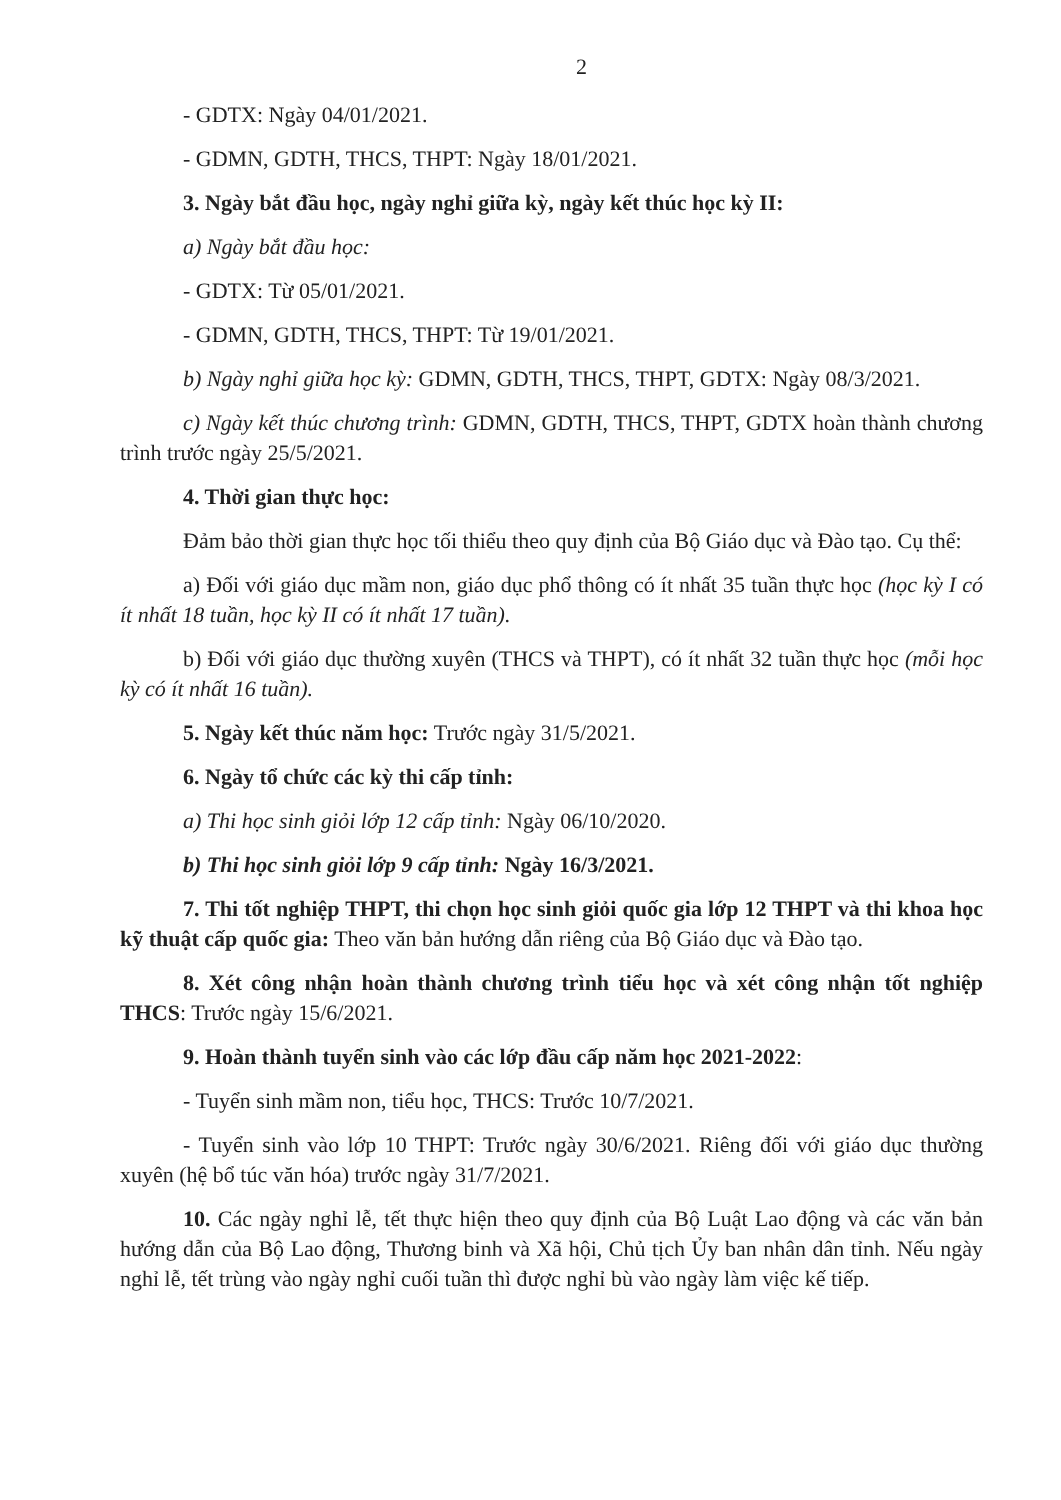2
- GDTX: Ngày 04/01/2021.
- GDMN, GDTH, THCS, THPT: Ngày 18/01/2021.
3. Ngày bắt đầu học, ngày nghỉ giữa kỳ, ngày kết thúc học kỳ II:
a) Ngày bắt đầu học:
- GDTX: Từ 05/01/2021.
- GDMN, GDTH, THCS, THPT: Từ 19/01/2021.
b) Ngày nghỉ giữa học kỳ: GDMN, GDTH, THCS, THPT, GDTX: Ngày 08/3/2021.
c) Ngày kết thúc chương trình: GDMN, GDTH, THCS, THPT, GDTX hoàn thành chương trình trước ngày 25/5/2021.
4. Thời gian thực học:
Đảm bảo thời gian thực học tối thiểu theo quy định của Bộ Giáo dục và Đào tạo. Cụ thể:
a) Đối với giáo dục mầm non, giáo dục phổ thông có ít nhất 35 tuần thực học (học kỳ I có ít nhất 18 tuần, học kỳ II có ít nhất 17 tuần).
b) Đối với giáo dục thường xuyên (THCS và THPT), có ít nhất 32 tuần thực học (mỗi học kỳ có ít nhất 16 tuần).
5. Ngày kết thúc năm học: Trước ngày 31/5/2021.
6. Ngày tổ chức các kỳ thi cấp tỉnh:
a) Thi học sinh giỏi lớp 12 cấp tỉnh: Ngày 06/10/2020.
b) Thi học sinh giỏi lớp 9 cấp tỉnh: Ngày 16/3/2021.
7. Thi tốt nghiệp THPT, thi chọn học sinh giỏi quốc gia lớp 12 THPT và thi khoa học kỹ thuật cấp quốc gia: Theo văn bản hướng dẫn riêng của Bộ Giáo dục và Đào tạo.
8. Xét công nhận hoàn thành chương trình tiểu học và xét công nhận tốt nghiệp THCS: Trước ngày 15/6/2021.
9. Hoàn thành tuyển sinh vào các lớp đầu cấp năm học 2021-2022:
- Tuyển sinh mầm non, tiểu học, THCS: Trước 10/7/2021.
- Tuyển sinh vào lớp 10 THPT: Trước ngày 30/6/2021. Riêng đối với giáo dục thường xuyên (hệ bổ túc văn hóa) trước ngày 31/7/2021.
10. Các ngày nghỉ lễ, tết thực hiện theo quy định của Bộ Luật Lao động và các văn bản hướng dẫn của Bộ Lao động, Thương binh và Xã hội, Chủ tịch Ủy ban nhân dân tỉnh. Nếu ngày nghỉ lễ, tết trùng vào ngày nghỉ cuối tuần thì được nghỉ bù vào ngày làm việc kế tiếp.